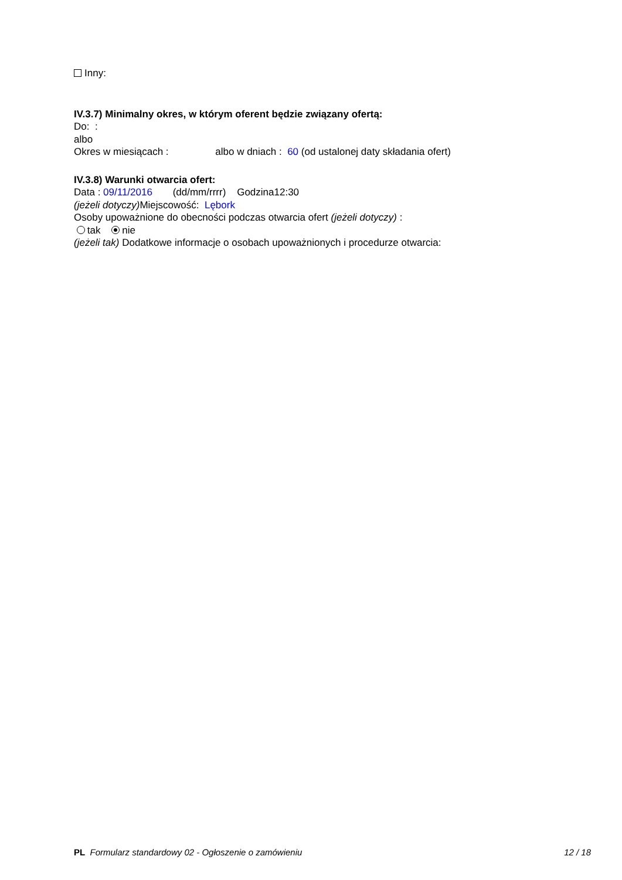Inny:
IV.3.7) Minimalny okres, w którym oferent będzie związany ofertą:
Do: :
albo
Okres w miesiącach : albo w dniach : 60 (od ustalonej daty składania ofert)
IV.3.8) Warunki otwarcia ofert:
Data : 09/11/2016 (dd/mm/rrrr) Godzina12:30
(jeżeli dotyczy) Miejscowość: Lębork
Osoby upoważnione do obecności podczas otwarcia ofert (jeżeli dotyczy) :
tak nie
(jeżeli tak) Dodatkowe informacje o osobach upoważnionych i procedurze otwarcia:
PL Formularz standardowy 02 - Ogłoszenie o zamówieniu 12 / 18